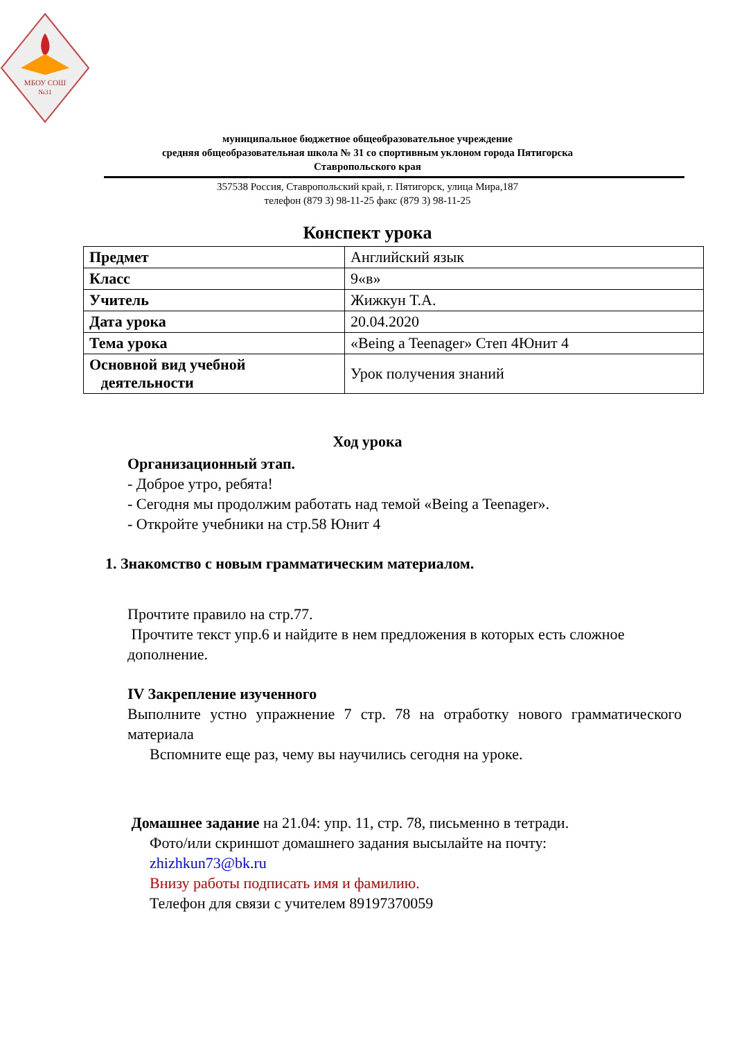МБОУ СОШ
№31
муниципальное бюджетное общеобразовательное учреждение
средняя общеобразовательная школа № 31 со спортивным уклоном города Пятигорска
Ставропольского края
357538 Россия, Ставропольский край, г. Пятигорск, улица Мира,187
телефон (879 3) 98-11-25 факс (879 3) 98-11-25
Конспект урока
| Предмет | Английский язык |
| Класс | 9«в» |
| Учитель | Жижкун Т.А. |
| Дата урока | 20.04.2020 |
| Тема урока | «Being a Teenager» Степ 4Юнит 4 |
| Основной вид учебной деятельности | Урок получения знаний |
Ход урока
Организационный этап.
- Доброе утро, ребята!
- Сегодня мы продолжим работать над темой «Being a Teenager».
- Откройте учебники на стр.58 Юнит 4
1. Знакомство с новым грамматическим материалом.
Прочтите правило на стр.77.
Прочтите текст упр.6 и найдите в нем предложения в которых есть сложное дополнение.
IV Закрепление изученного
Выполните устно упражнение 7 стр. 78 на отработку нового грамматического материала
Вспомните еще раз, чему вы научились сегодня на уроке.
Домашнее задание на 21.04: упр. 11, стр. 78, письменно в тетради.
Фото/или скриншот домашнего задания высылайте на почту:
zhizhkun73@bk.ru
Внизу работы подписать имя и фамилию.
Телефон для связи с учителем 89197370059